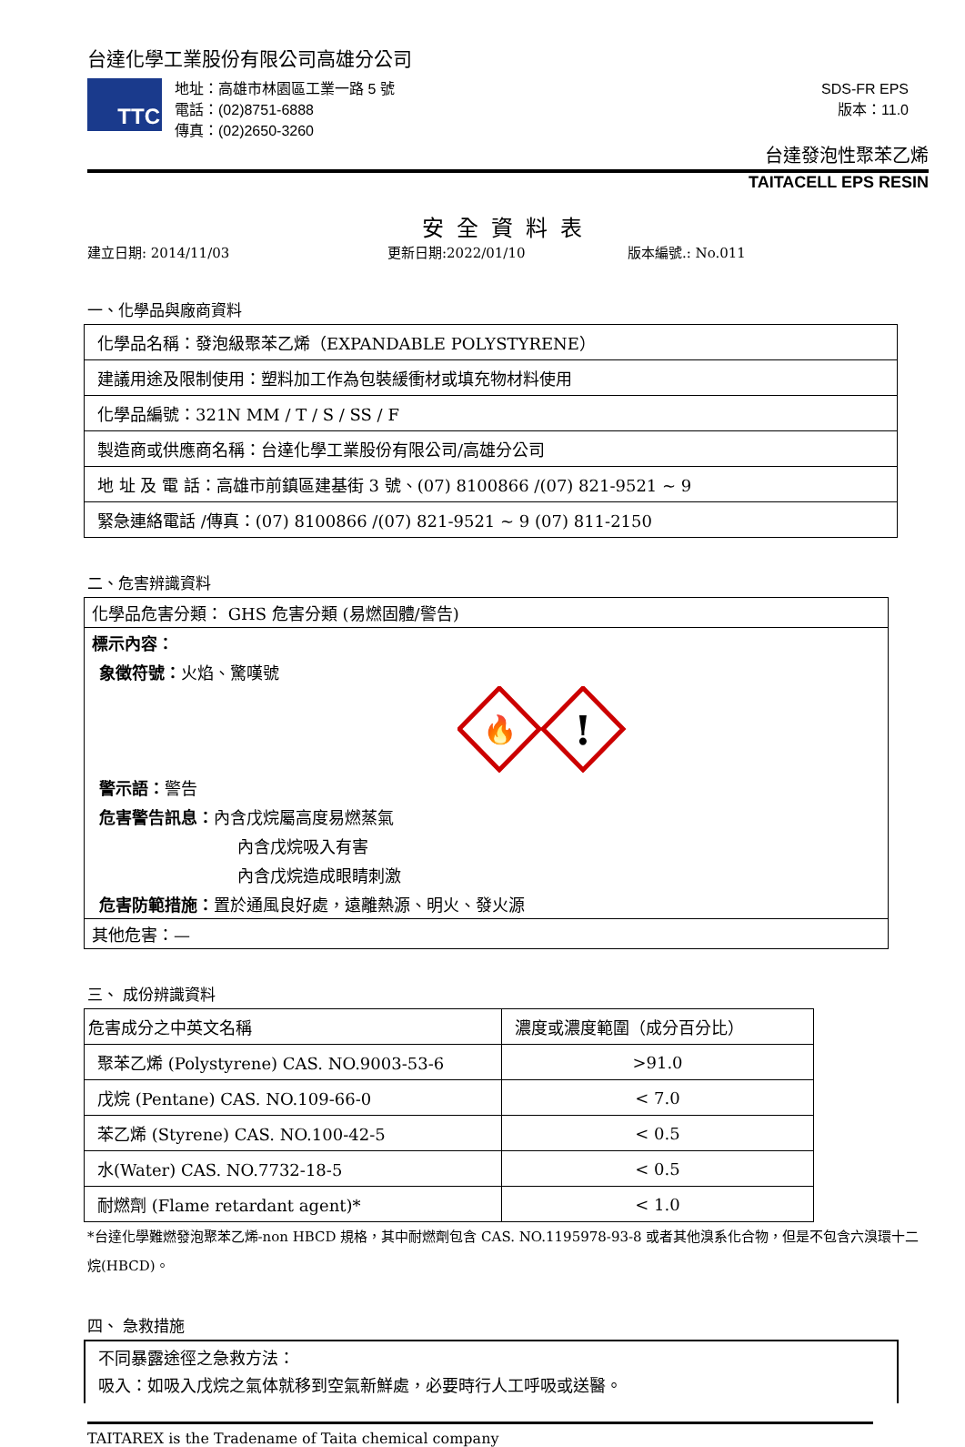台達化學工業股份有限公司高雄分公司
TTC
地址：高雄市林園區工業一路 5 號
電話：(02)8751-6888
傳真：(02)2650-3260
SDS-FR EPS
版本：11.0
台達發泡性聚苯乙烯
TAITACELL EPS RESIN
安全資料表
建立日期: 2014/11/03 更新日期:2022/01/10 版本編號.: No.011
一、化學品與廠商資料
| 化學品名稱：發泡級聚苯乙烯（EXPANDABLE POLYSTYRENE） |
| 建議用途及限制使用：塑料加工作為包裝緩衝材或填充物材料使用 |
| 化學品編號：321N MM / T / S / SS / F |
| 製造商或供應商名稱：台達化學工業股份有限公司/高雄分公司 |
| 地 址 及 電 話：高雄市前鎮區建基街 3 號、(07) 8100866 /(07) 821-9521 ~ 9 |
| 緊急連絡電話 /傳真：(07) 8100866 /(07) 821-9521 ~ 9 (07) 811-2150 |
二、危害辨識資料
化學品危害分類： GHS 危害分類 (易燃固體/警告)
標示內容：
象徵符號：火焰、驚嘆號
🔥
!
警示語：警告
危害警告訊息：內含戊烷屬高度易燃蒸氣
內含戊烷吸入有害
內含戊烷造成眼睛刺激
危害防範措施：置於通風良好處，遠離熱源、明火、發火源
其他危害：—
三、 成份辨識資料
| 危害成分之中英文名稱 | 濃度或濃度範圍（成分百分比） |
| 聚苯乙烯 (Polystyrene) CAS. NO.9003-53-6 | >91.0 |
| 戊烷 (Pentane) CAS. NO.109-66-0 | < 7.0 |
| 苯乙烯 (Styrene) CAS. NO.100-42-5 | < 0.5 |
| 水(Water) CAS. NO.7732-18-5 | < 0.5 |
| 耐燃劑 (Flame retardant agent)* | < 1.0 |
*台達化學難燃發泡聚苯乙烯-non HBCD 規格，其中耐燃劑包含 CAS. NO.1195978-93-8 或者其他溴系化合物，但是不包含六溴環十二烷(HBCD)。
四、 急救措施
不同暴露途徑之急救方法：
吸入：如吸入戊烷之氣体就移到空氣新鮮處，必要時行人工呼吸或送醫。
TAITAREX is the Tradename of Taita chemical company